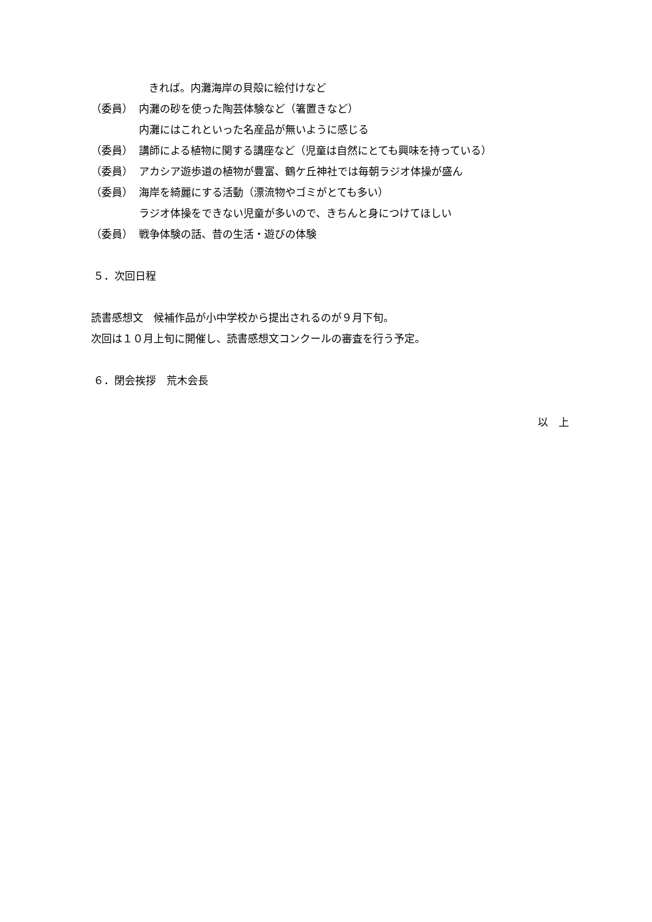きれば。内灘海岸の貝殻に絵付けなど
（委員） 内灘の砂を使った陶芸体験など（箸置きなど）
内灘にはこれといった名産品が無いように感じる
（委員） 講師による植物に関する講座など（児童は自然にとても興味を持っている）
（委員） アカシア遊歩道の植物が豊富、鶴ケ丘神社では毎朝ラジオ体操が盛ん
（委員） 海岸を綺麗にする活動（漂流物やゴミがとても多い）
ラジオ体操をできない児童が多いので、きちんと身につけてほしい
（委員） 戦争体験の話、昔の生活・遊びの体験
５．次回日程
読書感想文　候補作品が小中学校から提出されるのが９月下旬。
次回は１０月上旬に開催し、読書感想文コンクールの審査を行う予定。
６．閉会挨拶　荒木会長
以　上